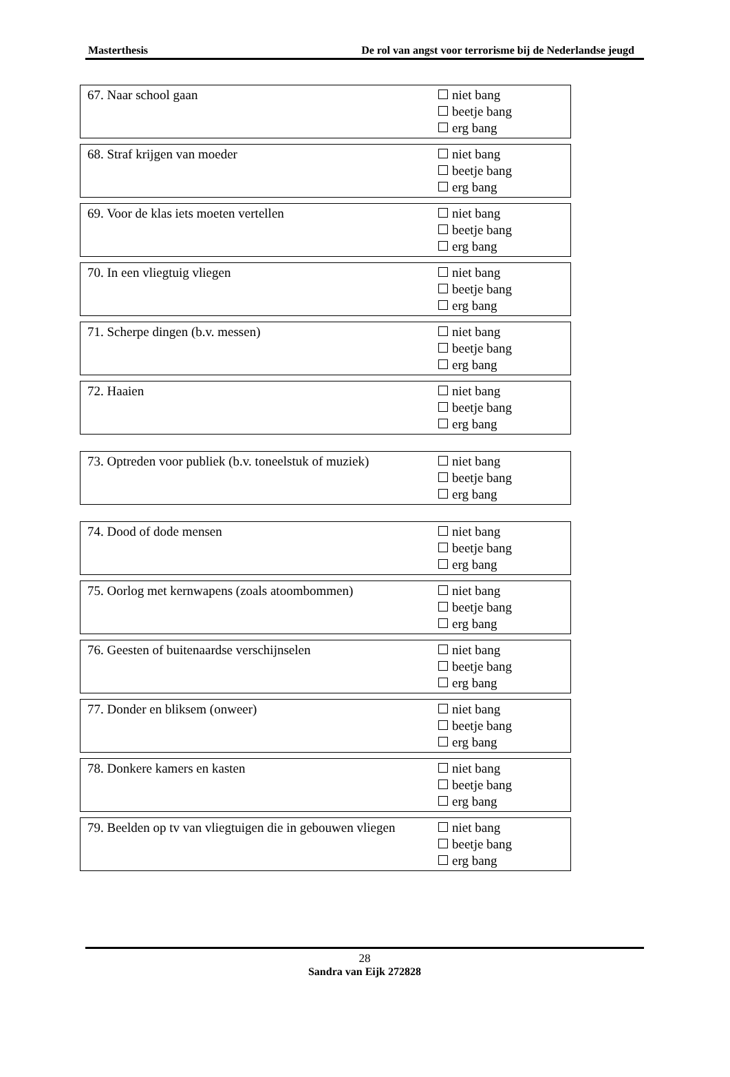Masterthesis De rol van angst voor terrorisme bij de Nederlandse jeugd
| 67. Naar school gaan | niet bang beetje bang erg bang |
| 68. Straf krijgen van moeder | niet bang beetje bang erg bang |
| 69. Voor de klas iets moeten vertellen | niet bang beetje bang erg bang |
| 70. In een vliegtuig vliegen | niet bang beetje bang erg bang |
| 71. Scherpe dingen (b.v. messen) | niet bang beetje bang erg bang |
| 72. Haaien | niet bang beetje bang erg bang |
| 73. Optreden voor publiek (b.v. toneelstuk of muziek) | niet bang beetje bang erg bang |
| 74. Dood of dode mensen | niet bang beetje bang erg bang |
| 75. Oorlog met kernwapens (zoals atoombommen) | niet bang beetje bang erg bang |
| 76. Geesten of buitenaardse verschijnselen | niet bang beetje bang erg bang |
| 77. Donder en bliksem (onweer) | niet bang beetje bang erg bang |
| 78. Donkere kamers en kasten | niet bang beetje bang erg bang |
| 79. Beelden op tv van vliegtuigen die in gebouwen vliegen | niet bang beetje bang erg bang |
28
Sandra van Eijk 272828